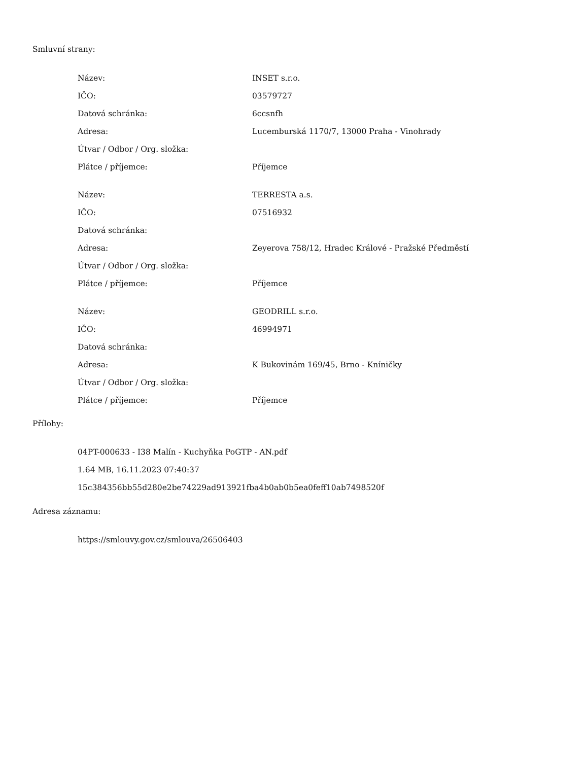Smluvní strany:
| Název: | INSET s.r.o. |
| IČO: | 03579727 |
| Datová schránka: | 6ccsnfh |
| Adresa: | Lucemburská 1170/7, 13000 Praha - Vinohrady |
| Útvar / Odbor / Org. složka: | |
| Plátce / příjemce: | Příjemce |
| Název: | TERRESTA a.s. |
| IČO: | 07516932 |
| Datová schránka: | |
| Adresa: | Zeyerova 758/12, Hradec Králové - Pražské Předměstí |
| Útvar / Odbor / Org. složka: | |
| Plátce / příjemce: | Příjemce |
| Název: | GEODRILL s.r.o. |
| IČO: | 46994971 |
| Datová schránka: | |
| Adresa: | K Bukovinám 169/45, Brno - Kníničky |
| Útvar / Odbor / Org. složka: | |
| Plátce / příjemce: | Příjemce |
Přílohy:
04PT-000633 - I38 Malín - Kuchyňka PoGTP - AN.pdf
1.64 MB, 16.11.2023 07:40:37
15c384356bb55d280e2be74229ad913921fba4b0ab0b5ea0feff10ab7498520f
Adresa záznamu:
https://smlouvy.gov.cz/smlouva/26506403